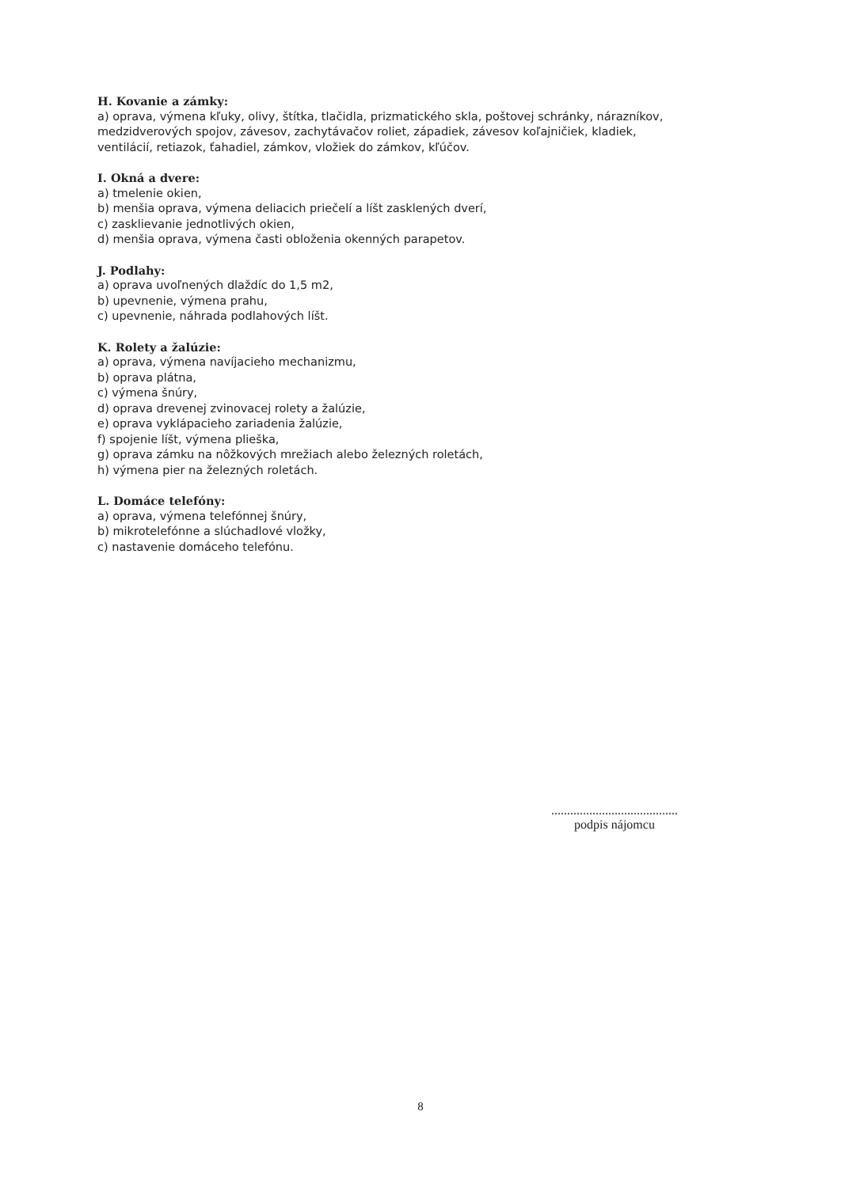H. Kovanie a zámky:
a) oprava, výmena kľuky, olivy, štítka, tlačidla, prizmatického skla, poštovej schránky, nárazníkov, medzidverových spojov, závesov, zachytávačov roliet, západiek, závesov koľajničiek, kladiek, ventilácií, retiazok, ťahadiel, zámkov, vložiek do zámkov, kľúčov.
I. Okná a dvere:
a) tmelenie okien,
b) menšia oprava, výmena deliacich priečelí a líšt zasklených dverí,
c) zasklievanie jednotlivých okien,
d) menšia oprava, výmena časti obloženia okenných parapetov.
J. Podlahy:
a) oprava uvoľnených dlaždíc do 1,5 m2,
b) upevnenie, výmena prahu,
c) upevnenie, náhrada podlahových líšt.
K. Rolety a žalúzie:
a) oprava, výmena navíjacieho mechanizmu,
b) oprava plátna,
c) výmena šnúry,
d) oprava drevenej zvinovacej rolety a žalúzie,
e) oprava vyklápacieho zariadenia žalúzie,
f) spojenie líšt, výmena plieška,
g) oprava zámku na nôžkových mrežiach alebo železných roletách,
h) výmena pier na železných roletách.
L. Domáce telefóny:
a) oprava, výmena telefónnej šnúry,
b) mikrotelefónne a slúchadlové vložky,
c) nastavenie domáceho telefónu.
........................................
podpis nájomcu
8